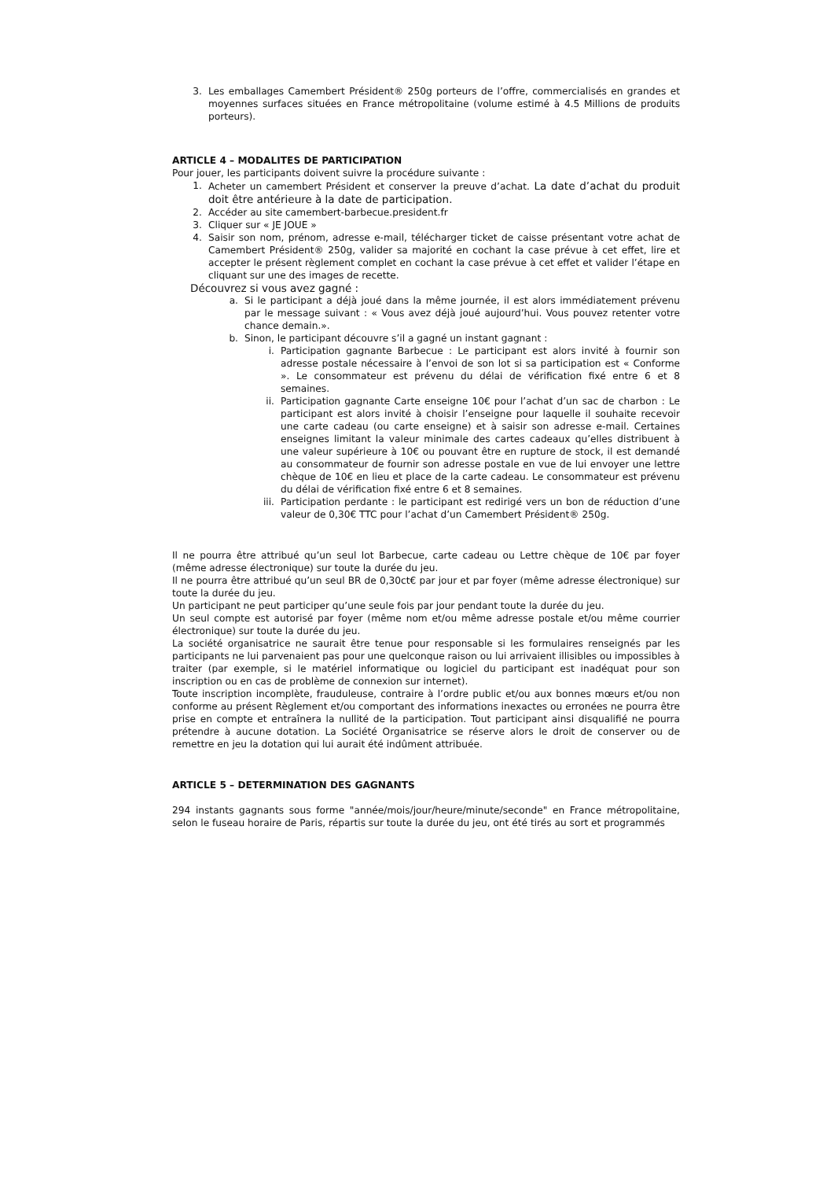3. Les emballages Camembert Président® 250g porteurs de l’offre, commercialisés en grandes et moyennes surfaces situées en France métropolitaine (volume estimé à 4.5 Millions de produits porteurs).
ARTICLE 4 – MODALITES DE PARTICIPATION
Pour jouer, les participants doivent suivre la procédure suivante :
1. Acheter un camembert Président et conserver la preuve d’achat. La date d’achat du produit doit être antérieure à la date de participation.
2. Accéder au site camembert-barbecue.president.fr
3. Cliquer sur « JE JOUE »
4. Saisir son nom, prénom, adresse e-mail, télécharger ticket de caisse présentant votre achat de Camembert Président® 250g, valider sa majorité en cochant la case prévue à cet effet, lire et accepter le présent règlement complet en cochant la case prévue à cet effet et valider l’étape en cliquant sur une des images de recette.
Découvrez si vous avez gagné :
a. Si le participant a déjà joué dans la même journée, il est alors immédiatement prévenu par le message suivant : « Vous avez déjà joué aujourd’hui. Vous pouvez retenter votre chance demain.».
b. Sinon, le participant découvre s’il a gagné un instant gagnant :
i. Participation gagnante Barbecue : Le participant est alors invité à fournir son adresse postale nécessaire à l’envoi de son lot si sa participation est « Conforme ». Le consommateur est prévenu du délai de vérification fixé entre 6 et 8 semaines.
ii. Participation gagnante Carte enseigne 10€ pour l’achat d’un sac de charbon : Le participant est alors invité à choisir l’enseigne pour laquelle il souhaite recevoir une carte cadeau (ou carte enseigne) et à saisir son adresse e-mail. Certaines enseignes limitant la valeur minimale des cartes cadeaux qu’elles distribuent à une valeur supérieure à 10€ ou pouvant être en rupture de stock, il est demandé au consommateur de fournir son adresse postale en vue de lui envoyer une lettre chèque de 10€ en lieu et place de la carte cadeau. Le consommateur est prévenu du délai de vérification fixé entre 6 et 8 semaines.
iii. Participation perdante : le participant est redirigé vers un bon de réduction d’une valeur de 0,30€ TTC pour l’achat d’un Camembert Président® 250g.
Il ne pourra être attribué qu’un seul lot Barbecue, carte cadeau ou Lettre chèque de 10€ par foyer (même adresse électronique) sur toute la durée du jeu.
Il ne pourra être attribué qu’un seul BR de 0,30ct€ par jour et par foyer (même adresse électronique) sur toute la durée du jeu.
Un participant ne peut participer qu’une seule fois par jour pendant toute la durée du jeu.
Un seul compte est autorisé par foyer (même nom et/ou même adresse postale et/ou même courrier électronique) sur toute la durée du jeu.
La société organisatrice ne saurait être tenue pour responsable si les formulaires renseignés par les participants ne lui parvenaient pas pour une quelconque raison ou lui arrivaient illisibles ou impossibles à traiter (par exemple, si le matériel informatique ou logiciel du participant est inadéquat pour son inscription ou en cas de problème de connexion sur internet).
Toute inscription incomplète, frauduleuse, contraire à l’ordre public et/ou aux bonnes mœurs et/ou non conforme au présent Règlement et/ou comportant des informations inexactes ou erronées ne pourra être prise en compte et entraînera la nullité de la participation. Tout participant ainsi disqualifié ne pourra prétendre à aucune dotation. La Société Organisatrice se réserve alors le droit de conserver ou de remettre en jeu la dotation qui lui aurait été indûment attribuée.
ARTICLE 5 – DETERMINATION DES GAGNANTS
294 instants gagnants sous forme "année/mois/jour/heure/minute/seconde" en France métropolitaine, selon le fuseau horaire de Paris, répartis sur toute la durée du jeu, ont été tirés au sort et programmés